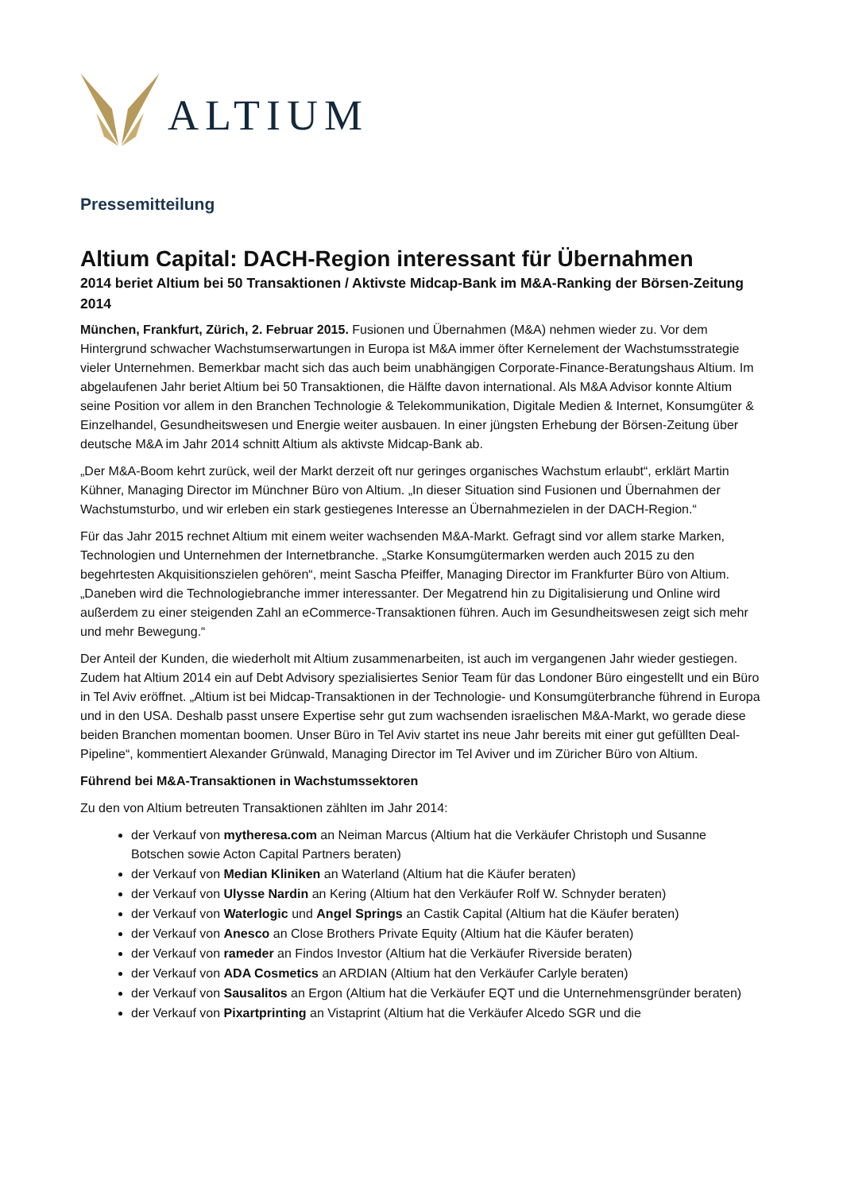ALTIUM
Pressemitteilung
Altium Capital: DACH-Region interessant für Übernahmen
2014 beriet Altium bei 50 Transaktionen / Aktivste Midcap-Bank im M&A-Ranking der Börsen-Zeitung 2014
München, Frankfurt, Zürich, 2. Februar 2015. Fusionen und Übernahmen (M&A) nehmen wieder zu. Vor dem Hintergrund schwacher Wachstumserwartungen in Europa ist M&A immer öfter Kernelement der Wachstumsstrategie vieler Unternehmen. Bemerkbar macht sich das auch beim unabhängigen Corporate-Finance-Beratungshaus Altium. Im abgelaufenen Jahr beriet Altium bei 50 Transaktionen, die Hälfte davon international. Als M&A Advisor konnte Altium seine Position vor allem in den Branchen Technologie & Telekommunikation, Digitale Medien & Internet, Konsumgüter & Einzelhandel, Gesundheitswesen und Energie weiter ausbauen. In einer jüngsten Erhebung der Börsen-Zeitung über deutsche M&A im Jahr 2014 schnitt Altium als aktivste Midcap-Bank ab.
„Der M&A-Boom kehrt zurück, weil der Markt derzeit oft nur geringes organisches Wachstum erlaubt“, erklärt Martin Kühner, Managing Director im Münchner Büro von Altium. „In dieser Situation sind Fusionen und Übernahmen der Wachstumsturbo, und wir erleben ein stark gestiegenes Interesse an Übernahmezielen in der DACH-Region.“
Für das Jahr 2015 rechnet Altium mit einem weiter wachsenden M&A-Markt. Gefragt sind vor allem starke Marken, Technologien und Unternehmen der Internetbranche. „Starke Konsumgütermarken werden auch 2015 zu den begehrtesten Akquisitionszielen gehören“, meint Sascha Pfeiffer, Managing Director im Frankfurter Büro von Altium. „Daneben wird die Technologiebranche immer interessanter. Der Megatrend hin zu Digitalisierung und Online wird außerdem zu einer steigenden Zahl an eCommerce-Transaktionen führen. Auch im Gesundheitswesen zeigt sich mehr und mehr Bewegung.“
Der Anteil der Kunden, die wiederholt mit Altium zusammenarbeiten, ist auch im vergangenen Jahr wieder gestiegen. Zudem hat Altium 2014 ein auf Debt Advisory spezialisiertes Senior Team für das Londoner Büro eingestellt und ein Büro in Tel Aviv eröffnet. „Altium ist bei Midcap-Transaktionen in der Technologie- und Konsumgüterbranche führend in Europa und in den USA. Deshalb passt unsere Expertise sehr gut zum wachsenden israelischen M&A-Markt, wo gerade diese beiden Branchen momentan boomen. Unser Büro in Tel Aviv startet ins neue Jahr bereits mit einer gut gefüllten Deal-Pipeline“, kommentiert Alexander Grünwald, Managing Director im Tel Aviver und im Züricher Büro von Altium.
Führend bei M&A-Transaktionen in Wachstumssektoren
Zu den von Altium betreuten Transaktionen zählten im Jahr 2014:
der Verkauf von mytheresa.com an Neiman Marcus (Altium hat die Verkäufer Christoph und Susanne Botschen sowie Acton Capital Partners beraten)
der Verkauf von Median Kliniken an Waterland (Altium hat die Käufer beraten)
der Verkauf von Ulysse Nardin an Kering (Altium hat den Verkäufer Rolf W. Schnyder beraten)
der Verkauf von Waterlogic und Angel Springs an Castik Capital (Altium hat die Käufer beraten)
der Verkauf von Anesco an Close Brothers Private Equity (Altium hat die Käufer beraten)
der Verkauf von rameder an Findos Investor (Altium hat die Verkäufer Riverside beraten)
der Verkauf von ADA Cosmetics an ARDIAN (Altium hat den Verkäufer Carlyle beraten)
der Verkauf von Sausalitos an Ergon (Altium hat die Verkäufer EQT und die Unternehmensgründer beraten)
der Verkauf von Pixartprinting an Vistaprint (Altium hat die Verkäufer Alcedo SGR und die